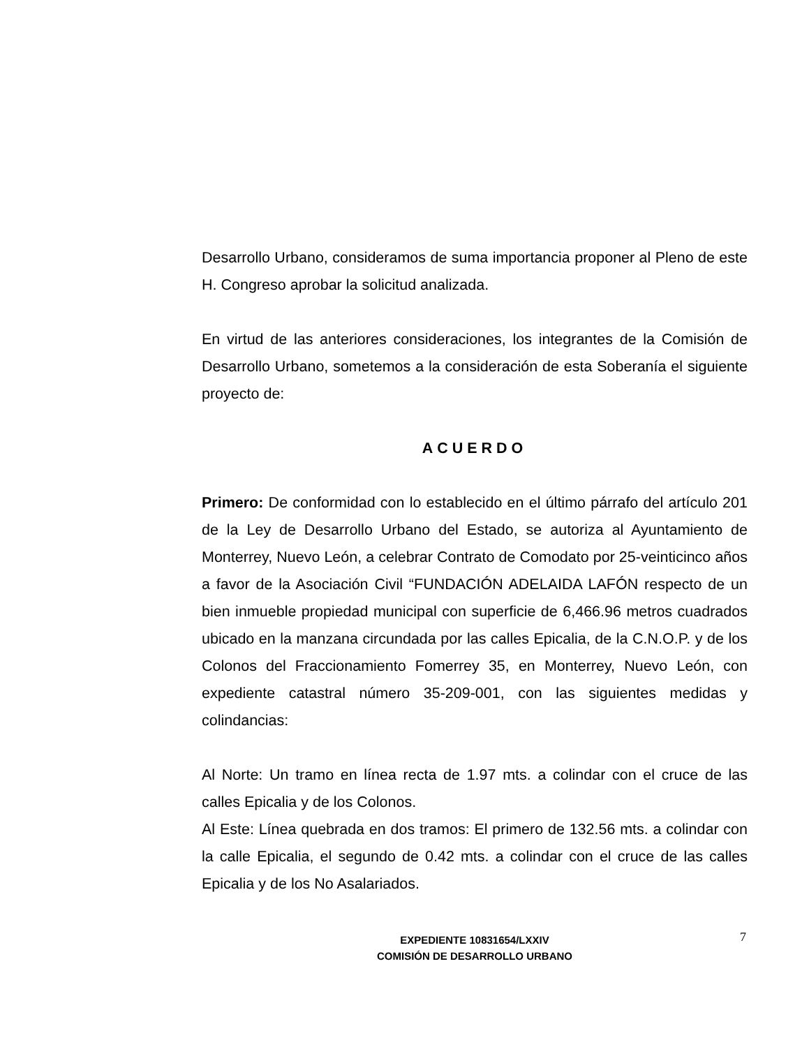Desarrollo Urbano, consideramos de suma importancia proponer al Pleno de este H. Congreso aprobar la solicitud analizada.
En virtud de las anteriores consideraciones, los integrantes de la Comisión de Desarrollo Urbano, sometemos a la consideración de esta Soberanía el siguiente proyecto de:
ACUERDO
Primero: De conformidad con lo establecido en el último párrafo del artículo 201 de la Ley de Desarrollo Urbano del Estado, se autoriza al Ayuntamiento de Monterrey, Nuevo León, a celebrar Contrato de Comodato por 25-veinticinco años a favor de la Asociación Civil “FUNDACIÓN ADELAIDA LAFÓN respecto de un bien inmueble propiedad municipal con superficie de 6,466.96 metros cuadrados ubicado en la manzana circundada por las calles Epicalia, de la C.N.O.P. y de los Colonos del Fraccionamiento Fomerrey 35, en Monterrey, Nuevo León, con expediente catastral número 35-209-001, con las siguientes medidas y colindancias:
Al Norte: Un tramo en línea recta de 1.97 mts. a colindar con el cruce de las calles Epicalia y de los Colonos.
Al Este: Línea quebrada en dos tramos: El primero de 132.56 mts. a colindar con la calle Epicalia, el segundo de 0.42 mts. a colindar con el cruce de las calles Epicalia y de los No Asalariados.
EXPEDIENTE 10831654/LXXIV
COMISIÓN DE DESARROLLO URBANO
7